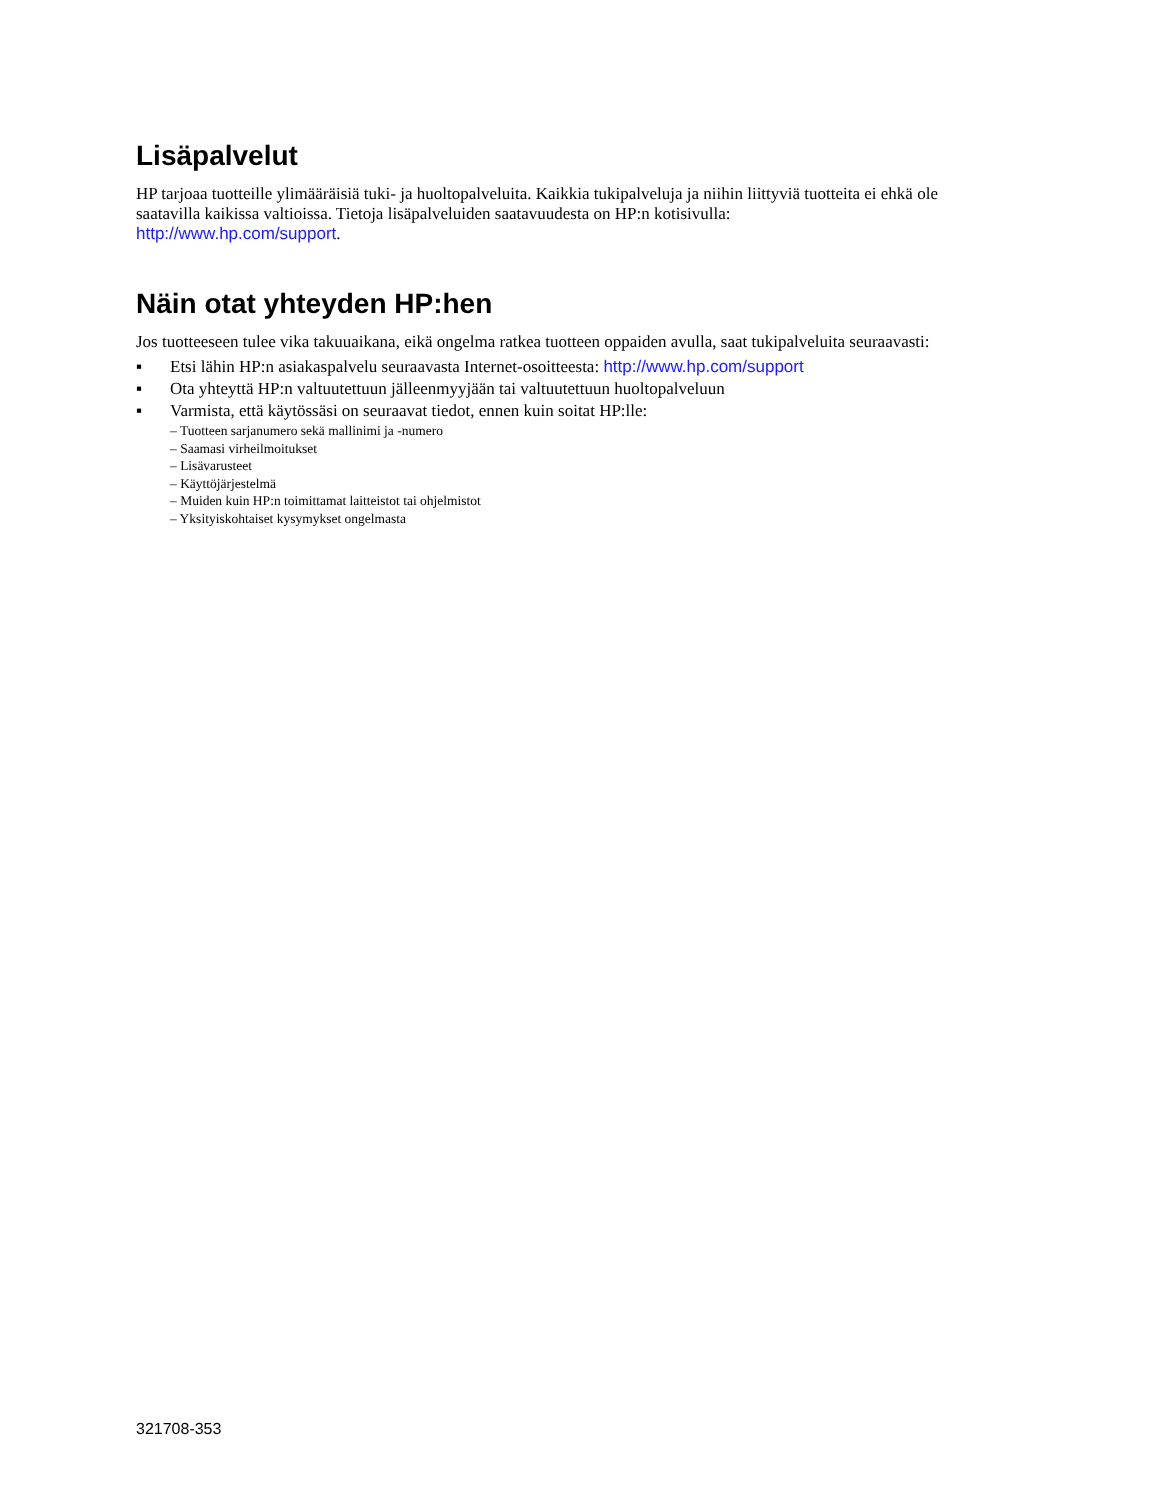Lisäpalvelut
HP tarjoaa tuotteille ylimääräisiä tuki- ja huoltopalveluita. Kaikkia tukipalveluja ja niihin liittyviä tuotteita ei ehkä ole saatavilla kaikissa valtioissa. Tietoja lisäpalveluiden saatavuudesta on HP:n kotisivulla:
http://www.hp.com/support.
Näin otat yhteyden HP:hen
Jos tuotteeseen tulee vika takuuaikana, eikä ongelma ratkea tuotteen oppaiden avulla, saat tukipalveluita seuraavasti:
▪ Etsi lähin HP:n asiakaspalvelu seuraavasta Internet-osoitteesta: http://www.hp.com/support
▪ Ota yhteyttä HP:n valtuutettuun jälleenmyyjään tai valtuutettuun huoltopalveluun
▪ Varmista, että käytössäsi on seuraavat tiedot, ennen kuin soitat HP:lle:
– Tuotteen sarjanumero sekä mallinimi ja -numero
– Saamasi virheilmoitukset
– Lisävarusteet
– Käyttöjärjestelmä
– Muiden kuin HP:n toimittamat laitteistot tai ohjelmistot
– Yksityiskohtaiset kysymykset ongelmasta
321708-353